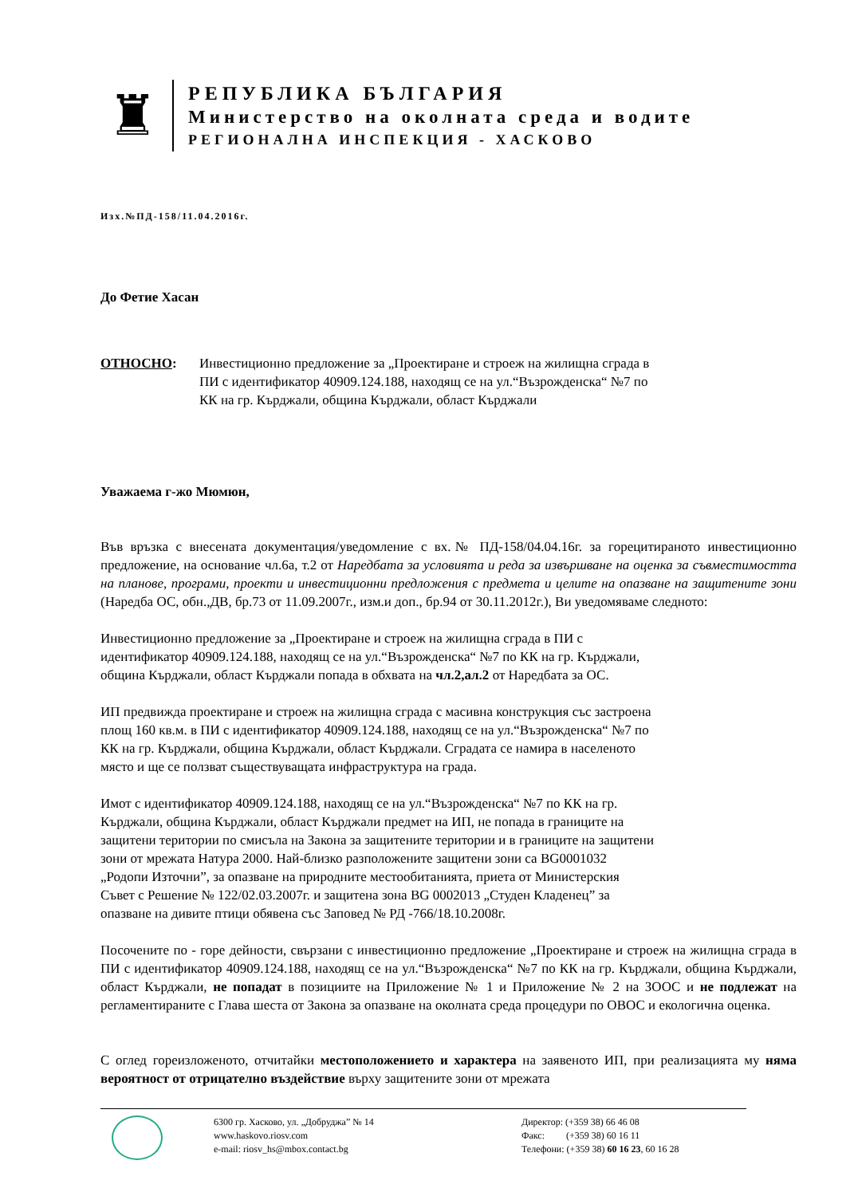♜
РЕПУБЛИКА БЪЛГАРИЯ
Министерство на околната среда и водите
РЕГИОНАЛНА ИНСПЕКЦИЯ - ХАСКОВО
Изх.№ПД-158/11.04.2016г.
До Фетие Хасан
ОТНОСНО: Инвестиционно предложение за „Проектиране и строеж на жилищна сграда в
ПИ с идентификатор 40909.124.188, находящ се на ул.“Възрожденска“ №7 по
КК на гр. Кърджали, община Кърджали, област Кърджали
Уважаема г-жо Мюмюн,
Във връзка с внесената документация/уведомление с вх.№ ПД-158/04.04.16г. за горецитираното инвестиционно предложение, на основание чл.6а, т.2 от Наредбата за условията и реда за извършване на оценка за съвместимостта на планове, програми, проекти и инвестиционни предложения с предмета и целите на опазване на защитените зони (Наредба ОС, обн.,ДВ, бр.73 от 11.09.2007г., изм.и доп., бр.94 от 30.11.2012г.), Ви уведомяваме следното:
Инвестиционно предложение за „Проектиране и строеж на жилищна сграда в ПИ с
идентификатор 40909.124.188, находящ се на ул.“Възрожденска“ №7 по КК на гр. Кърджали,
община Кърджали, област Кърджали попада в обхвата на чл.2,ал.2 от Наредбата за ОС.
ИП предвижда проектиране и строеж на жилищна сграда с масивна конструкция със застроена
площ 160 кв.м. в ПИ с идентификатор 40909.124.188, находящ се на ул.“Възрожденска“ №7 по
КК на гр. Кърджали, община Кърджали, област Кърджали. Сградата се намира в населеното
място и ще се ползват съществуващата инфраструктура на града.
Имот с идентификатор 40909.124.188, находящ се на ул.“Възрожденска“ №7 по КК на гр.
Кърджали, община Кърджали, област Кърджали предмет на ИП, не попада в границите на
защитени територии по смисъла на Закона за защитените територии и в границите на защитени
зони от мрежата Натура 2000. Най-близко разположените защитени зони са BG0001032
„Родопи Източни”, за опазване на природните местообитанията, приета от Министерския
Съвет с Решение № 122/02.03.2007г. и защитена зона BG 0002013 „Студен Кладенец” за
опазване на дивите птици обявена със Заповед № РД -766/18.10.2008г.
Посочените по - горе дейности, свързани с инвестиционно предложение „Проектиране и строеж на жилищна сграда в ПИ с идентификатор 40909.124.188, находящ се на ул.“Възрожденска“ №7 по КК на гр. Кърджали, община Кърджали, област Кърджали, не попадат в позициите на Приложение № 1 и Приложение № 2 на ЗООС и не подлежат на регламентираните с Глава шеста от Закона за опазване на околната среда процедури по ОВОС и екологична оценка.
С оглед гореизложеното, отчитайки местоположението и характера на заявеното ИП, при реализацията му няма вероятност от отрицателно въздействие върху защитените зони от мрежата
6300 гр. Хасково, ул. „Добруджа” № 14
www.haskovo.riosv.com
e-mail: riosv_hs@mbox.contact.bg
Директор: (+359 38) 66 46 08
Факс: (+359 38) 60 16 11
Телефони: (+359 38) 60 16 23, 60 16 28